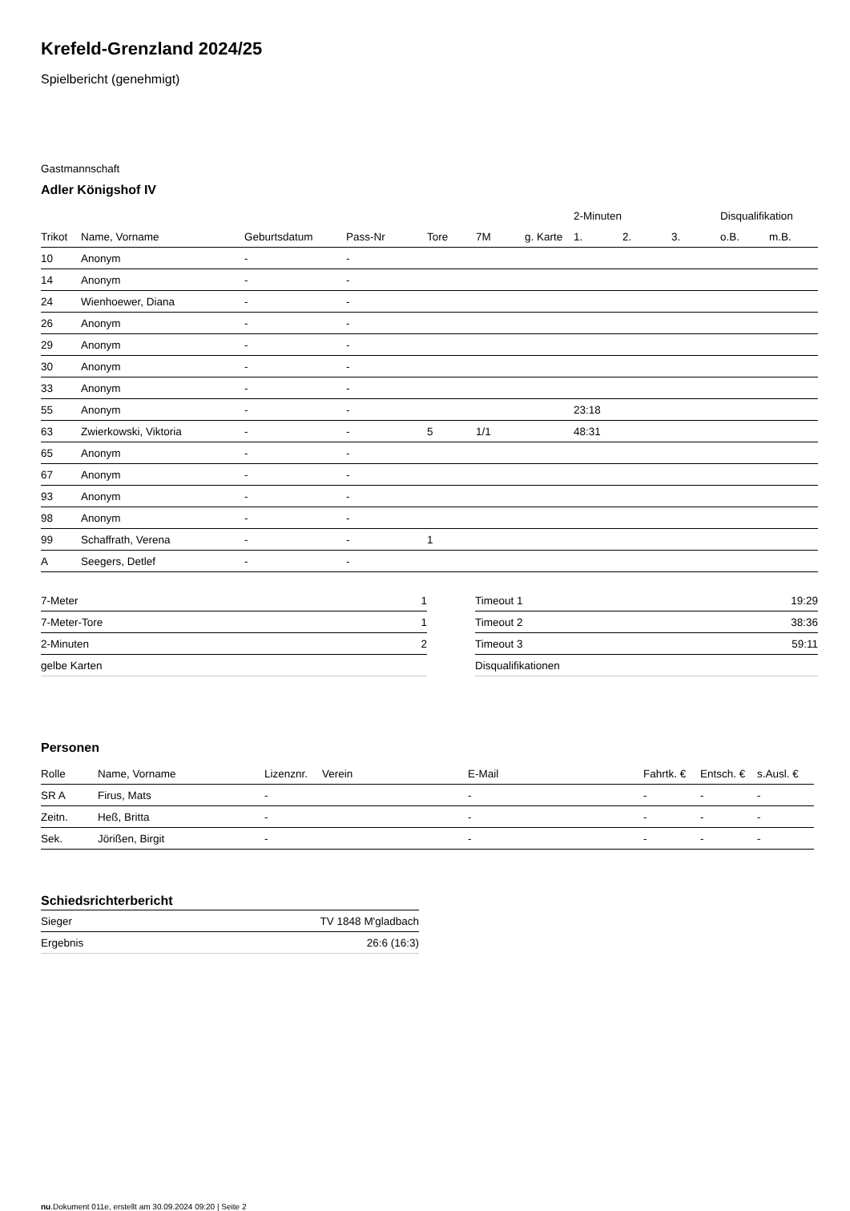Krefeld-Grenzland 2024/25
Spielbericht (genehmigt)
Gastmannschaft
Adler Königshof IV
| | | | | | | | 2-Minuten | | | Disqualifikation | |
| --- | --- | --- | --- | --- | --- | --- | --- | --- | --- | --- | --- |
| Trikot | Name, Vorname | Geburtsdatum | Pass-Nr | Tore | 7M | g. Karte | 1. | 2. | 3. | o.B. | m.B. |
| 10 | Anonym | - | - | | | | | | | | |
| 14 | Anonym | - | - | | | | | | | | |
| 24 | Wienhoewer, Diana | - | - | | | | | | | | |
| 26 | Anonym | - | - | | | | | | | | |
| 29 | Anonym | - | - | | | | | | | | |
| 30 | Anonym | - | - | | | | | | | | |
| 33 | Anonym | - | - | | | | | | | | |
| 55 | Anonym | - | - | | | | 23:18 | | | | |
| 63 | Zwierkowski, Viktoria | - | - | 5 | 1/1 | | 48:31 | | | | |
| 65 | Anonym | - | - | | | | | | | | |
| 67 | Anonym | - | - | | | | | | | | |
| 93 | Anonym | - | - | | | | | | | | |
| 98 | Anonym | - | - | | | | | | | | |
| 99 | Schaffrath, Verena | - | - | 1 | | | | | | | |
| A | Seegers, Detlef | - | - | | | | | | | | |
| 7-Meter | 1 |
| 7-Meter-Tore | 1 |
| 2-Minuten | 2 |
| gelbe Karten | |
| Timeout 1 | 19:29 |
| Timeout 2 | 38:36 |
| Timeout 3 | 59:11 |
| Disqualifikationen | |
Personen
| Rolle | Name, Vorname | Lizenznr. | Verein | E-Mail | Fahrtk. € | Entsch. € | s.Ausl. € |
| --- | --- | --- | --- | --- | --- | --- | --- |
| SR A | Firus, Mats | - | | - | - | - | - |
| Zeitn. | Heß, Britta | - | | - | - | - | - |
| Sek. | Jörißen, Birgit | - | | - | - | - | - |
Schiedsrichterbericht
| Sieger | TV 1848 M'gladbach |
| Ergebnis | 26:6 (16:3) |
nu.Dokument 011e, erstellt am 30.09.2024 09:20 | Seite 2